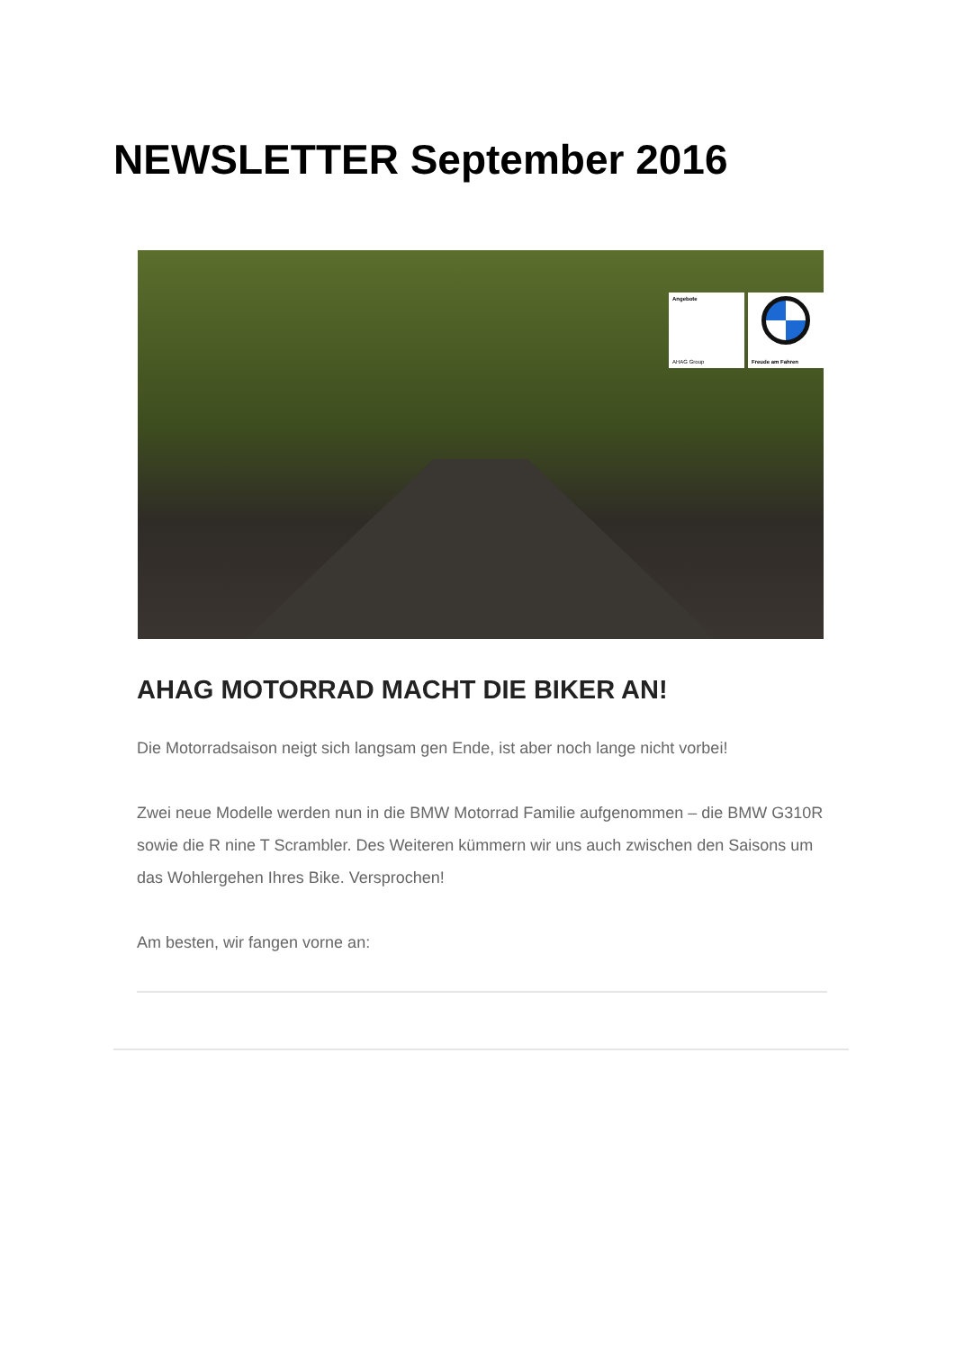NEWSLETTER September 2016
Angebote
AHAG Group
Freude am Fahren
AHAG MOTORRAD MACHT DIE BIKER AN!
Die Motorradsaison neigt sich langsam gen Ende, ist aber noch lange nicht vorbei!
Zwei neue Modelle werden nun in die BMW Motorrad Familie aufgenommen – die BMW G310R sowie die R nine T Scrambler. Des Weiteren kümmern wir uns auch zwischen den Saisons um das Wohlergehen Ihres Bike. Versprochen!
Am besten, wir fangen vorne an: